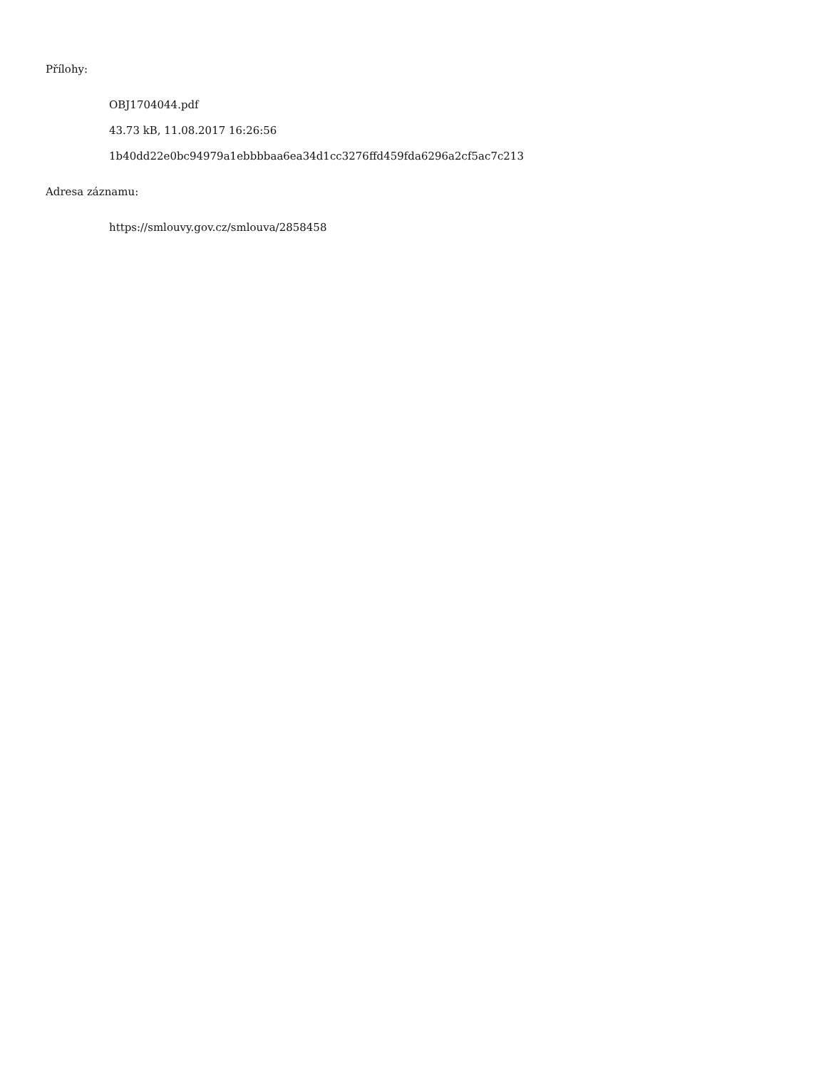Přílohy:
OBJ1704044.pdf
43.73 kB, 11.08.2017 16:26:56
1b40dd22e0bc94979a1ebbbbaa6ea34d1cc3276ffd459fda6296a2cf5ac7c213
Adresa záznamu:
https://smlouvy.gov.cz/smlouva/2858458